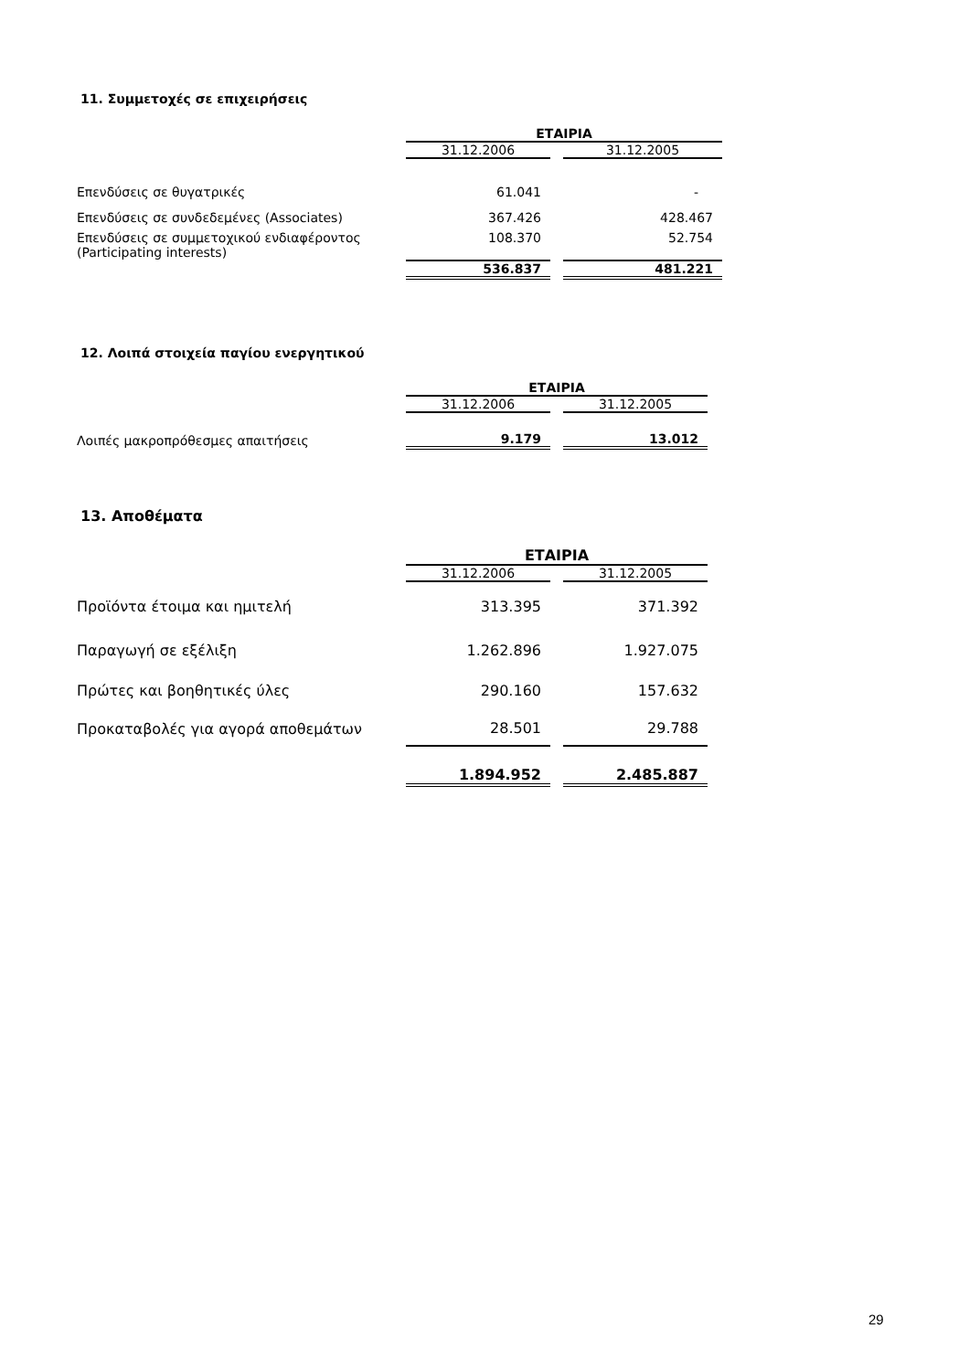11. Συμμετοχές σε επιχειρήσεις
| | ΕΤΑΙΡΙΑ | | |
| | 31.12.2006 | | 31.12.2005 |
| Επενδύσεις σε θυγατρικές | 61.041 | | - |
| Επενδύσεις σε συνδεδεμένες (Associates) | 367.426 | | 428.467 |
| Επενδύσεις σε συμμετοχικού ενδιαφέροντος (Participating interests) | 108.370 | | 52.754 |
| | 536.837 | | 481.221 |
12. Λοιπά στοιχεία παγίου ενεργητικού
| | ΕΤΑΙΡΙΑ | | |
| | 31.12.2006 | | 31.12.2005 |
| Λοιπές μακροπρόθεσμες απαιτήσεις | 9.179 | | 13.012 |
13. Αποθέματα
| | ΕΤΑΙΡΙΑ | | |
| | 31.12.2006 | | 31.12.2005 |
| Προϊόντα έτοιμα και ημιτελή | 313.395 | | 371.392 |
| Παραγωγή σε εξέλιξη | 1.262.896 | | 1.927.075 |
| Πρώτες και βοηθητικές ύλες | 290.160 | | 157.632 |
| Προκαταβολές για αγορά αποθεμάτων | 28.501 | | 29.788 |
| | 1.894.952 | | 2.485.887 |
29